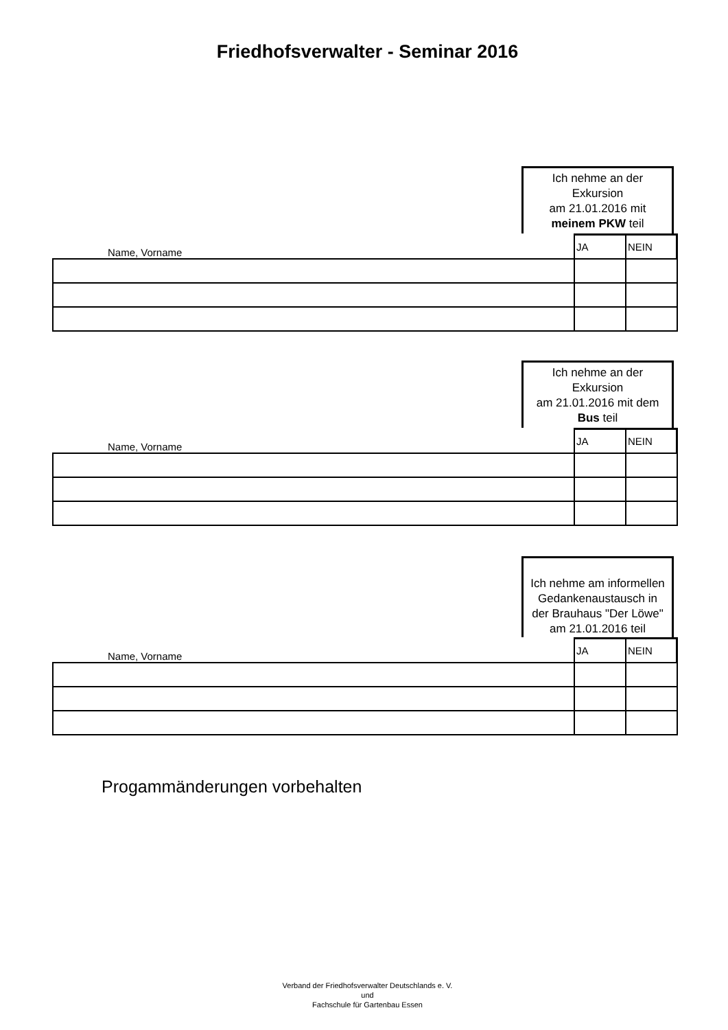Friedhofsverwalter - Seminar 2016
Ich nehme an der
Exkursion
am 21.01.2016 mit
meinem PKW teil
| Name, Vorname | JA | NEIN |
Ich nehme an der
Exkursion
am 21.01.2016 mit dem
Bus teil
| Name, Vorname | JA | NEIN |
Ich nehme am informellen
Gedankenaustausch in
der Brauhaus "Der Löwe"
am 21.01.2016 teil
| Name, Vorname | JA | NEIN |
Progammänderungen vorbehalten
Verband der Friedhofsverwalter Deutschlands e. V.
und
Fachschule für Gartenbau Essen